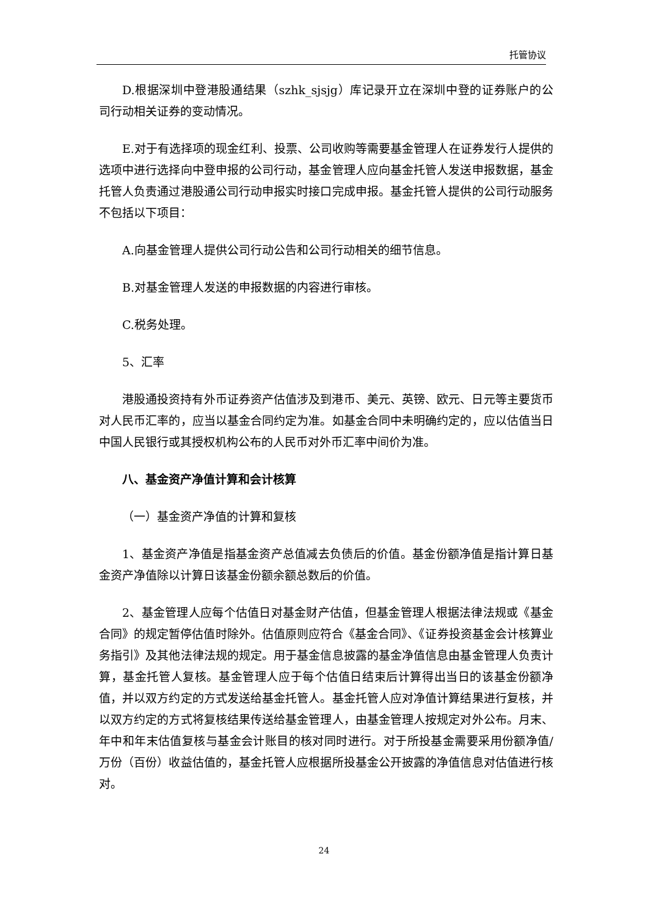托管协议
D.根据深圳中登港股通结果（szhk_sjsjg）库记录开立在深圳中登的证券账户的公司行动相关证券的变动情况。
E.对于有选择项的现金红利、投票、公司收购等需要基金管理人在证券发行人提供的选项中进行选择向中登申报的公司行动，基金管理人应向基金托管人发送申报数据，基金托管人负责通过港股通公司行动申报实时接口完成申报。基金托管人提供的公司行动服务不包括以下项目：
A.向基金管理人提供公司行动公告和公司行动相关的细节信息。
B.对基金管理人发送的申报数据的内容进行审核。
C.税务处理。
5、汇率
港股通投资持有外币证券资产估值涉及到港币、美元、英镑、欧元、日元等主要货币对人民币汇率的，应当以基金合同约定为准。如基金合同中未明确约定的，应以估值当日中国人民银行或其授权机构公布的人民币对外币汇率中间价为准。
八、基金资产净值计算和会计核算
（一）基金资产净值的计算和复核
1、基金资产净值是指基金资产总值减去负债后的价值。基金份额净值是指计算日基金资产净值除以计算日该基金份额余额总数后的价值。
2、基金管理人应每个估值日对基金财产估值，但基金管理人根据法律法规或《基金合同》的规定暂停估值时除外。估值原则应符合《基金合同》、《证券投资基金会计核算业务指引》及其他法律法规的规定。用于基金信息披露的基金净值信息由基金管理人负责计算，基金托管人复核。基金管理人应于每个估值日结束后计算得出当日的该基金份额净值，并以双方约定的方式发送给基金托管人。基金托管人应对净值计算结果进行复核，并以双方约定的方式将复核结果传送给基金管理人，由基金管理人按规定对外公布。月末、年中和年末估值复核与基金会计账目的核对同时进行。对于所投基金需要采用份额净值/万份（百份）收益估值的，基金托管人应根据所投基金公开披露的净值信息对估值进行核对。
24